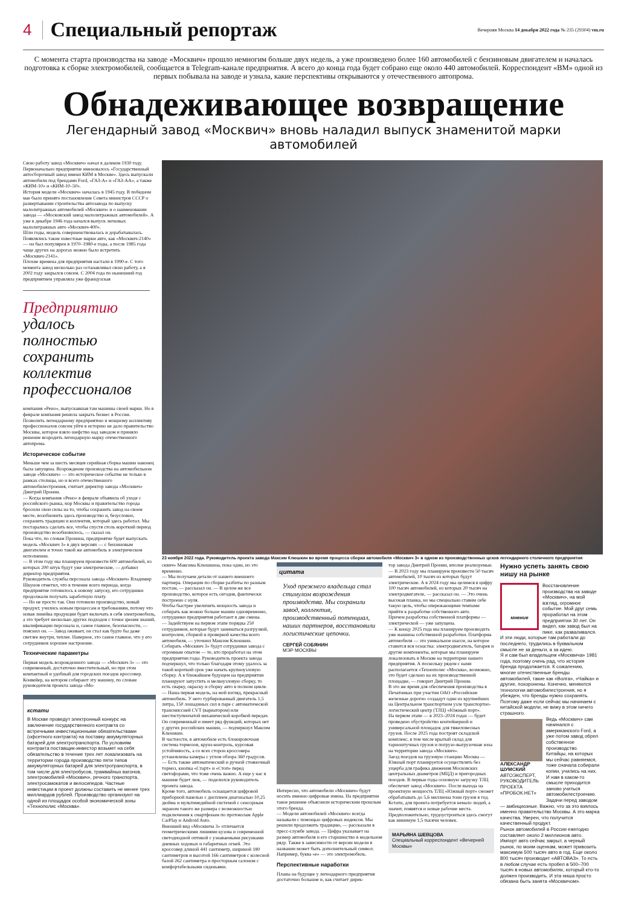4 Специальный репортаж Вечерняя Москва 14 декабря 2022 года № 235 (29304) vm.ru
С момента старта производства на заводе «Москвич» прошло немногим больше двух недель, а уже произведено более 160 автомобилей с бензиновым двигателем и началась подготовка к сборке электромобилей, сообщается в Telegram-канале предприятия. А всего до конца года будет собрано еще около 440 автомобилей. Корреспондент «ВМ» одной из первых побывала на заводе и узнала, какие перспективы открываются у отечественного автопрома.
Обнадеживающее возвращение
Легендарный завод «Москвич» вновь наладил выпуск знаменитой марки автомобилей
Свою работу завод «Москвич» начал в далеком 1930 году. Первоначально предприятие именовалось «Государственный автосборочный завод имени КИМ в Москве». Здесь выпускали автомобили под брендами Ford, «ГАЗ-А» и «ГАЗ-АА», а также «КИМ-10» и «КИМ-10–50».
История модели «Москвич» началась в 1945 году. В победном мае было принято постановление Совета министров СССР о развертывании строительства автозавода по выпуску малолитражных автомобилей «Москвич» и о наименовании завода — «Московский завод малолитражных автомобилей». А уже в декабре 1946 года начался выпуск легковых малолитражных авто «Москвич-400».
Шли годы, модель совершенствовалась и дорабатывалась. Появлялись такие известные марки авто, как «Москвич-2140» — он был популярен в 1970–1980-е годы, а после 1985 года чаще других на дорогах можно было встретить «Москвич-2141».
Плохие времена для предприятия настали в 1990-е. С того момента завод несколько раз останавливал свою работу, а в 2002 году закрылся совсем. С 2004 года по нынешний год предприятием управляла уже французская
Предприятию удалось полностью сохранить коллектив профессионалов
компания «Рено», выпускавшая там машины своей марки. Но в феврале компания решила закрыть бизнес в России.
Позволить легендарному предприятию и мощному коллективу профессионалов совсем уйти в историю не дало правительство Москвы, которое взяло шефство над заводом и приняло решение возродить легендарную марку отечественного автопрома.
Историческое событие
Меньше чем за шесть месяцев серийная сборка машин наконец была запущена. Возрождение производства на автомобильном заводе «Москвич» — это историческое событие не только в рамках столицы, но и всего отечественного автомобилестроения, считает директор завода «Москвич» Дмитрий Пронин.
— Когда компания «Рено» в феврале объявила об уходе с российского рынка, мэр Москвы и правительство города бросили свои силы на то, чтобы сохранить завод на своем месте, возобновить здесь производство и, безусловно, сохранить традиции и коллектив, который здесь работал. Мы постарались сделать все, чтобы спустя столь короткий период производство возобновилось, — сказал он.
Пока что, по словам Пронина, предприятие будет выпускать модель «Москвич 3» в двух версиях — с бензиновым двигателем и точно такой же автомобиль в электрическом исполнении.
— В этом году мы планируем произвести 600 автомобилей, из которых 200 штук будут уже электрические, — добавил директор предприятия.
Руководитель службы персонала завода «Москвич» Владимир Шкунов отметил, что в течение всего периода, когда предприятие готовилось к новому запуску, его сотрудники продолжали получать заработную плату.
— Но не просто так. Они готовили производство, новый продукт, учились новым процессам и требованиям, потому что новая линейка продукции будет включать в себя электромобиль, а это требует несколько других подходов с точки зрения знаний, квалификации персонала и, самое главное, безопасности, — пояснил он. — Завод оживает, он стал как будто бы даже светлее внутри, теплее. Наверное, это самое главное, что у его сотрудников хорошее настроение.
Технические параметры
Первая модель возрожденного завода — «Москвич 3» — это современный, достаточно вместительный, но при этом компактный и удобный для городских поездок кроссовер.
Конвейер, на котором собирают эту машину, по словам руководителя проекта завода «Мо-
кстати
В Москве проведут электронный конкурс на заключение государственного контракта со встречными инвестиционными обязательствами (офсетного контракта) на поставку аккумуляторных батарей для электротранспорта. По условиям контракта поставщик-инвестор возьмет на себя обязательство в течение трех лет локализовать на территории города производство пяти типов аккумуляторных батарей для электротранспорта, в том числе для электробусов, трамвайных вагонов, электромобилей «Москвич», речного транспорта, электросамокатов и велосипедов. Частные инвестиции в проект должны составить не менее трех миллиардов рублей. Производство организуют на одной из площадок особой экономической зоны «Технополис «Москва».
23 ноября 2022 года. Руководитель проекта завода Максим Клюшкин во время процесса сборки автомобиля «Москвич 3» в одном из производственных цехов легендарного столичного предприятия
сквич» Максима Клюшкина, пока один, но это временно.
— Мы получаем детали от нашего внешнего партнера. Операции по сборке разбиты по разным постам, — рассказал он. — В целом же все производство, которое есть сегодня, фактически построено с нуля.
Чтобы быстрее увеличить мощность завода и собирать как можно больше машин одновременно, сотрудники предприятия работают в две смены.
— Задействуем на первом этапе порядка 250 сотрудников, которые будут заниматься разгрузкой, контролем, сборкой и проверкой качества всего автомобиля, — уточнил Максим Клюшкин.
Собирать «Москвич 3» будут сотрудники завода с огромным опытом — те, кто проработал на этом предприятии годы. Руководитель проекта завода подчеркнул, что только благодаря этому удалось за такой короткий срок уже начать крупноузловую сборку. А в ближайшем будущем на предприятии планируют запустить и мелкоузловую сборку, то есть сварку, окраску и сборку авто в полном цикле.
— Наша первая модель, на мой взгляд, прекрасный автомобиль. У него турбированный двигатель 1,5 литра, 150 лошадиных сил в паре с автоматической трансмиссией CVT (вариатором) или шестиступенчатой механической коробкой передач. Он современный и имеет ряд функций, которых нет у других российских машин, — подчеркнул Максим Клюшкин.
В частности, в автомобиле есть блокировочная система тормозов, круиз-контроль, курсовая устойчивость, а со всех сторон кроссовера установлены камеры с углом обзора 360 градусов.
— Есть также автоматический и ручной стояночный тормоз, кнопка «Старт» и «Стоп» перед светофорами, что тоже очень важно. А еще у нас в машине будет люк, — поделился руководитель проекта завода.
Кроме того, автомобиль оснащается цифровой приборной панелью с дисплеем диагональю 10,25 дюйма и мультимедийной системой с сенсорным экраном такого же размера с возможностью подключения к смартфонам по протоколам Apple CarPlay и Android Auto.
Внешний вид «Москвича 3» отличается геометрическими линиями кузова и современной светодиодной оптикой с узнаваемыми рисунками дневных ходовых и габаритных огней. Это кроссовер длиной 441 сантиметр, шириной 180 сантиметров и высотой 166 сантиметров с колесной базой 262 сантиметра и просторным салоном с комфортабельными сиденьями.
цитата
Уход прежнего владельца стал стимулом возрождения производства. Мы сохранили завод, коллектив, производственный потенциал, наших партнеров, восстановили логистические цепочки.
СЕРГЕЙ СОБЯНИН
МЭР МОСКВЫ
Интересно, что автомобили «Москвич» будут носить именно цифровые имена. На предприятии такое решение объяснили историческим прошлым этого бренда.
— Модели автомобилей «Москвич» всегда называли с помощью цифровых индексов. Мы решили продолжить традицию, — рассказали в пресс-службе завода. — Цифра указывает на размер автомобиля и его старшинство в модельном ряду. Также в зависимости от версии модели в названии может быть дополнительный символ. Например, буква «е» — это электромобиль.
Перспективные наработки
Планы на будущее у легендарного предприятия достаточно большие и, как считает дирек-
тор завода Дмитрий Пронин, вполне реализуемые.
— В 2023 году мы планируем произвести 50 тысяч автомобилей, 10 тысяч из которых будут электрические. А в 2024 году мы целимся в цифру 100 тысяч автомобилей, из которых 20 тысяч на электродвигателе, — рассказал он. — Это очень высокая планка, но мы специально ставим себе такую цель, чтобы опережающими темпами прийти к разработке собственного авто.
Причем разработка собственной платформы — электрической — уже запущена.
— К концу 2025 года мы планируем производить уже машины собственной разработки. Платформа автомобиля — это уникальное шасси, на которое ставится вся оснастка: электродвигатель, батарея и другие компоненты, которые мы планируем локализовать в Москве на территории нашего предприятия. А поскольку рядом с нами располагается «Технополис «Москва», возможно, это будет сделано на их производственной площадке, — говорит Дмитрий Пронин.
В это же время для обеспечения производства в Печатниках при участии ОАО «Российские железные дороги» создадут один из крупнейших на Центральном транспортном узле транспортно-логистический центр (ТЛЦ) «Южный порт».
На первом этапе — в 2023–2024 годах — будет проведено обустройство контейнерной и универсальной площадок для тяжеловесных грузов. После 2025 года построят складской комплекс, в том числе крытый склад для тарноштучных грузов и погрузо-выгрузочная зона на территории завода «Москвич».
Заезд поездов на грузовую станцию Москва — Южный порт планируется осуществлять без ущерба для графика движения Московских центральных диаметров (МЦД) и пригородных поездов. В первые годы основную загрузку ТЛЦ обеспечит завод «Москвич». После выхода на проектную мощность ТЛЦ «Южный порт» сможет обрабатывать до 5,6 миллиона тонн грузов в год. Кстати, для проекта потребуется немало людей, а значит, появятся и новые рабочие места. Предположительно, трудоустроиться здесь смогут как минимум 1,5 тысячи человек.
МАРЬЯНА ШЕВЦОВА
Специальный корреспондент «Вечерней Москвы»
Нужно успеть занять свою нишу на рынке
мнение
Восстановление производства на заводе «Москвич», на мой взгляд, огромное событие. Мой друг семь проработал на этом предприятии 30 лет. Он видел, как завод был на пике, как разваливался. И эти люди, которые там работали до последнего, трудились в буквальном смысле не за деньги, а за идею.
Я и сам был владельцем «Москвича» 1981 года, поэтому очень рад, что история бренда продолжается. К сожалению, многие отечественные бренды автомобилей, такие как «Волга», «Чайка» и другие, похоронены. Конечно, меняются технологии автомобилестроения, но я убежден, что бренды нужно сохранять. Поэтому даже если сейчас мы начинаем с китайской модели, не вижу в этом ничего страшного.
АЛЕКСАНДР ШУМСКИЙ
АВТОЭКСПЕРТ, РУКОВОДИТЕЛЬ ПРОЕКТА «ПРОБОК.НЕТ»
Ведь «Москвич» сам начинался с американского Ford, а уже потом завод обрел собственное производство. Китайцы, на которых мы сейчас равняемся, тоже сначала собирали копии, учились на них. И нам в каком-то смысле приходится заново учиться автомобилестроению. Задачи перед заводом — амбициозные. Важно, что за это взялось именно правительство Москвы. А это марка качества. Уверен, что получится качественный продукт.
Рынок автомобилей в России ежегодно составляет около 2 миллионов авто. Импорт авто сейчас закрыт, а черный рынок, по моим оценкам, может привозить максимум 500 тысяч авто в год. Еще около 800 тысяч производит «АВТОВАЗ». То есть в любом случае есть пробел в 500–700 тысяч в новых автомобилях, который кто-то должен производить. И эта ниша просто обязана быть занята «Москвичом».